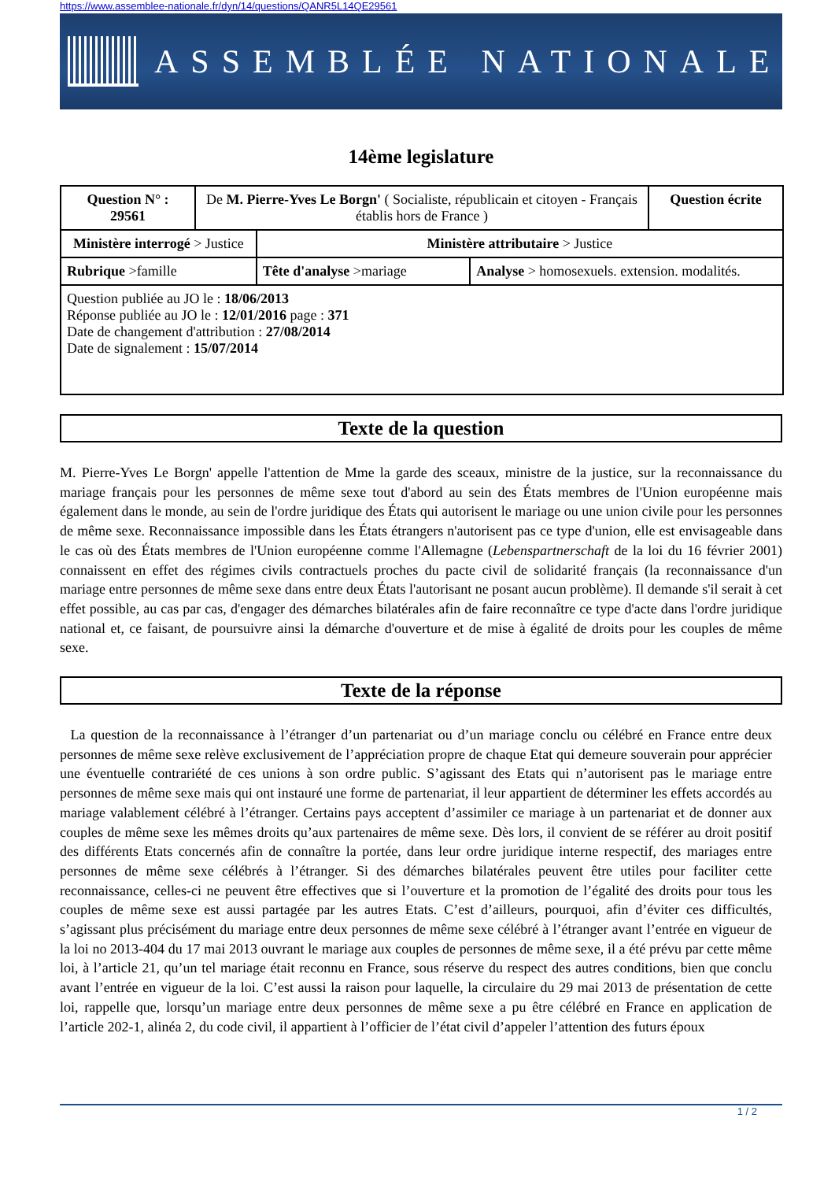https://www.assemblee-nationale.fr/dyn/14/questions/QANR5L14QE29561
ASSEMBLÉE NATIONALE
14ème legislature
| Question N° : 29561 | De M. Pierre-Yves Le Borgn' ( Socialiste, républicain et citoyen - Français établis hors de France ) | | | Question écrite |
| Ministère interrogé > Justice | | Ministère attributaire > Justice | | |
| Rubrique >famille | | Tête d'analyse >mariage | Analyse > homosexuels. extension. modalités. | |
| Question publiée au JO le : 18/06/2013 Réponse publiée au JO le : 12/01/2016 page : 371 Date de changement d'attribution : 27/08/2014 Date de signalement : 15/07/2014 | | | | |
Texte de la question
M. Pierre-Yves Le Borgn' appelle l'attention de Mme la garde des sceaux, ministre de la justice, sur la reconnaissance du mariage français pour les personnes de même sexe tout d'abord au sein des États membres de l'Union européenne mais également dans le monde, au sein de l'ordre juridique des États qui autorisent le mariage ou une union civile pour les personnes de même sexe. Reconnaissance impossible dans les États étrangers n'autorisent pas ce type d'union, elle est envisageable dans le cas où des États membres de l'Union européenne comme l'Allemagne (Lebenspartnerschaft de la loi du 16 février 2001) connaissent en effet des régimes civils contractuels proches du pacte civil de solidarité français (la reconnaissance d'un mariage entre personnes de même sexe dans entre deux États l'autorisant ne posant aucun problème). Il demande s'il serait à cet effet possible, au cas par cas, d'engager des démarches bilatérales afin de faire reconnaître ce type d'acte dans l'ordre juridique national et, ce faisant, de poursuivre ainsi la démarche d'ouverture et de mise à égalité de droits pour les couples de même sexe.
Texte de la réponse
La question de la reconnaissance à l’étranger d’un partenariat ou d’un mariage conclu ou célébré en France entre deux personnes de même sexe relève exclusivement de l’appréciation propre de chaque Etat qui demeure souverain pour apprécier une éventuelle contrariété de ces unions à son ordre public. S’agissant des Etats qui n’autorisent pas le mariage entre personnes de même sexe mais qui ont instauré une forme de partenariat, il leur appartient de déterminer les effets accordés au mariage valablement célébré à l’étranger. Certains pays acceptent d’assimiler ce mariage à un partenariat et de donner aux couples de même sexe les mêmes droits qu’aux partenaires de même sexe. Dès lors, il convient de se référer au droit positif des différents Etats concernés afin de connaître la portée, dans leur ordre juridique interne respectif, des mariages entre personnes de même sexe célébrés à l’étranger. Si des démarches bilatérales peuvent être utiles pour faciliter cette reconnaissance, celles-ci ne peuvent être effectives que si l’ouverture et la promotion de l’égalité des droits pour tous les couples de même sexe est aussi partagée par les autres Etats. C’est d’ailleurs, pourquoi, afin d’éviter ces difficultés, s’agissant plus précisément du mariage entre deux personnes de même sexe célébré à l’étranger avant l’entrée en vigueur de la loi no 2013-404 du 17 mai 2013 ouvrant le mariage aux couples de personnes de même sexe, il a été prévu par cette même loi, à l’article 21, qu’un tel mariage était reconnu en France, sous réserve du respect des autres conditions, bien que conclu avant l’entrée en vigueur de la loi. C’est aussi la raison pour laquelle, la circulaire du 29 mai 2013 de présentation de cette loi, rappelle que, lorsqu’un mariage entre deux personnes de même sexe a pu être célébré en France en application de l’article 202-1, alinéa 2, du code civil, il appartient à l’officier de l’état civil d’appeler l’attention des futurs époux
1 / 2